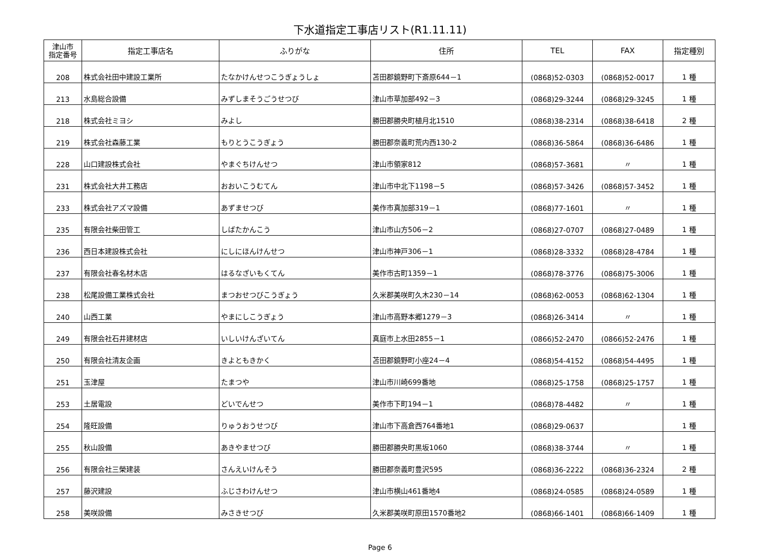下水道指定工事店リスト(R1.11.11)
| 津山市 指定番号 | 指定工事店名 | ふりがな | 住所 | TEL | FAX | 指定種別 |
| --- | --- | --- | --- | --- | --- | --- |
| 208 | 株式会社田中建設工業所 | たなかけんせつこうぎょうしょ | 苫田郡鏡野町下斎原644－1 | (0868)52-0303 | (0868)52-0017 | 1 種 |
| 213 | 水島総合設備 | みずしまそうごうせつび | 津山市草加部492－3 | (0868)29-3244 | (0868)29-3245 | 1 種 |
| 218 | 株式会社ミヨシ | みよし | 勝田郡勝央町植月北1510 | (0868)38-2314 | (0868)38-6418 | 2 種 |
| 219 | 株式会社森藤工業 | もりとうこうぎょう | 勝田郡奈義町荒内西130-2 | (0868)36-5864 | (0868)36-6486 | 1 種 |
| 228 | 山口建設株式会社 | やまぐちけんせつ | 津山市領家812 | (0868)57-3681 | 〃 | 1 種 |
| 231 | 株式会社大井工務店 | おおいこうむてん | 津山市中北下1198－5 | (0868)57-3426 | (0868)57-3452 | 1 種 |
| 233 | 株式会社アズマ設備 | あずませつび | 美作市真加部319－1 | (0868)77-1601 | 〃 | 1 種 |
| 235 | 有限会社柴田管工 | しばたかんこう | 津山市山方506－2 | (0868)27-0707 | (0868)27-0489 | 1 種 |
| 236 | 西日本建設株式会社 | にしにほんけんせつ | 津山市神戸306－1 | (0868)28-3332 | (0868)28-4784 | 1 種 |
| 237 | 有限会社春名材木店 | はるなざいもくてん | 美作市古町1359－1 | (0868)78-3776 | (0868)75-3006 | 1 種 |
| 238 | 松尾設備工業株式会社 | まつおせつびこうぎょう | 久米郡美咲町久木230－14 | (0868)62-0053 | (0868)62-1304 | 1 種 |
| 240 | 山西工業 | やまにしこうぎょう | 津山市高野本郷1279－3 | (0868)26-3414 | 〃 | 1 種 |
| 249 | 有限会社石井建材店 | いしいけんざいてん | 真庭市上水田2855－1 | (0866)52-2470 | (0866)52-2476 | 1 種 |
| 250 | 有限会社清友企画 | きよともきかく | 苫田郡鏡野町小座24－4 | (0868)54-4152 | (0868)54-4495 | 1 種 |
| 251 | 玉津屋 | たまつや | 津山市川崎699番地 | (0868)25-1758 | (0868)25-1757 | 1 種 |
| 253 | 土居電設 | どいでんせつ | 美作市下町194－1 | (0868)78-4482 | 〃 | 1 種 |
| 254 | 隆旺設備 | りゅうおうせつび | 津山市下高倉西764番地1 | (0868)29-0637 | | 1 種 |
| 255 | 秋山設備 | あきやませつび | 勝田郡勝央町黒坂1060 | (0868)38-3744 | 〃 | 1 種 |
| 256 | 有限会社三榮建装 | さんえいけんそう | 勝田郡奈義町豊沢595 | (0868)36-2222 | (0868)36-2324 | 2 種 |
| 257 | 藤沢建設 | ふじさわけんせつ | 津山市横山461番地4 | (0868)24-0585 | (0868)24-0589 | 1 種 |
| 258 | 美咲設備 | みさきせつび | 久米郡美咲町原田1570番地2 | (0868)66-1401 | (0868)66-1409 | 1 種 |
Page 6